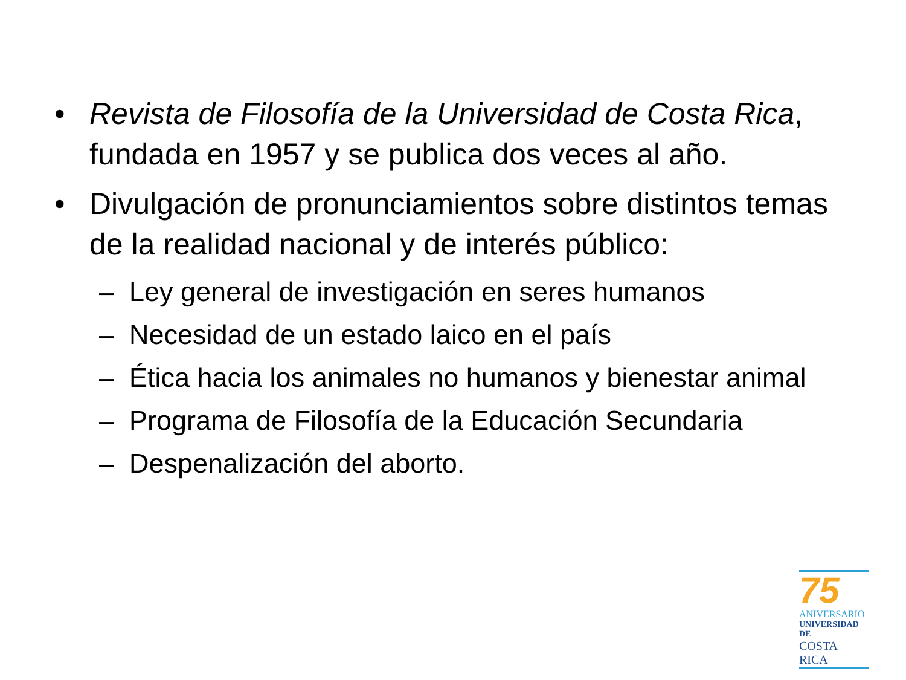• Revista de Filosofía de la Universidad de Costa Rica, fundada en 1957 y se publica dos veces al año.
• Divulgación de pronunciamientos sobre distintos temas de la realidad nacional y de interés público:
– Ley general de investigación en seres humanos
– Necesidad de un estado laico en el país
– Ética hacia los animales no humanos y bienestar animal
– Programa de Filosofía de la Educación Secundaria
– Despenalización del aborto.
75
ANIVERSARIO
UNIVERSIDAD DE
COSTA RICA